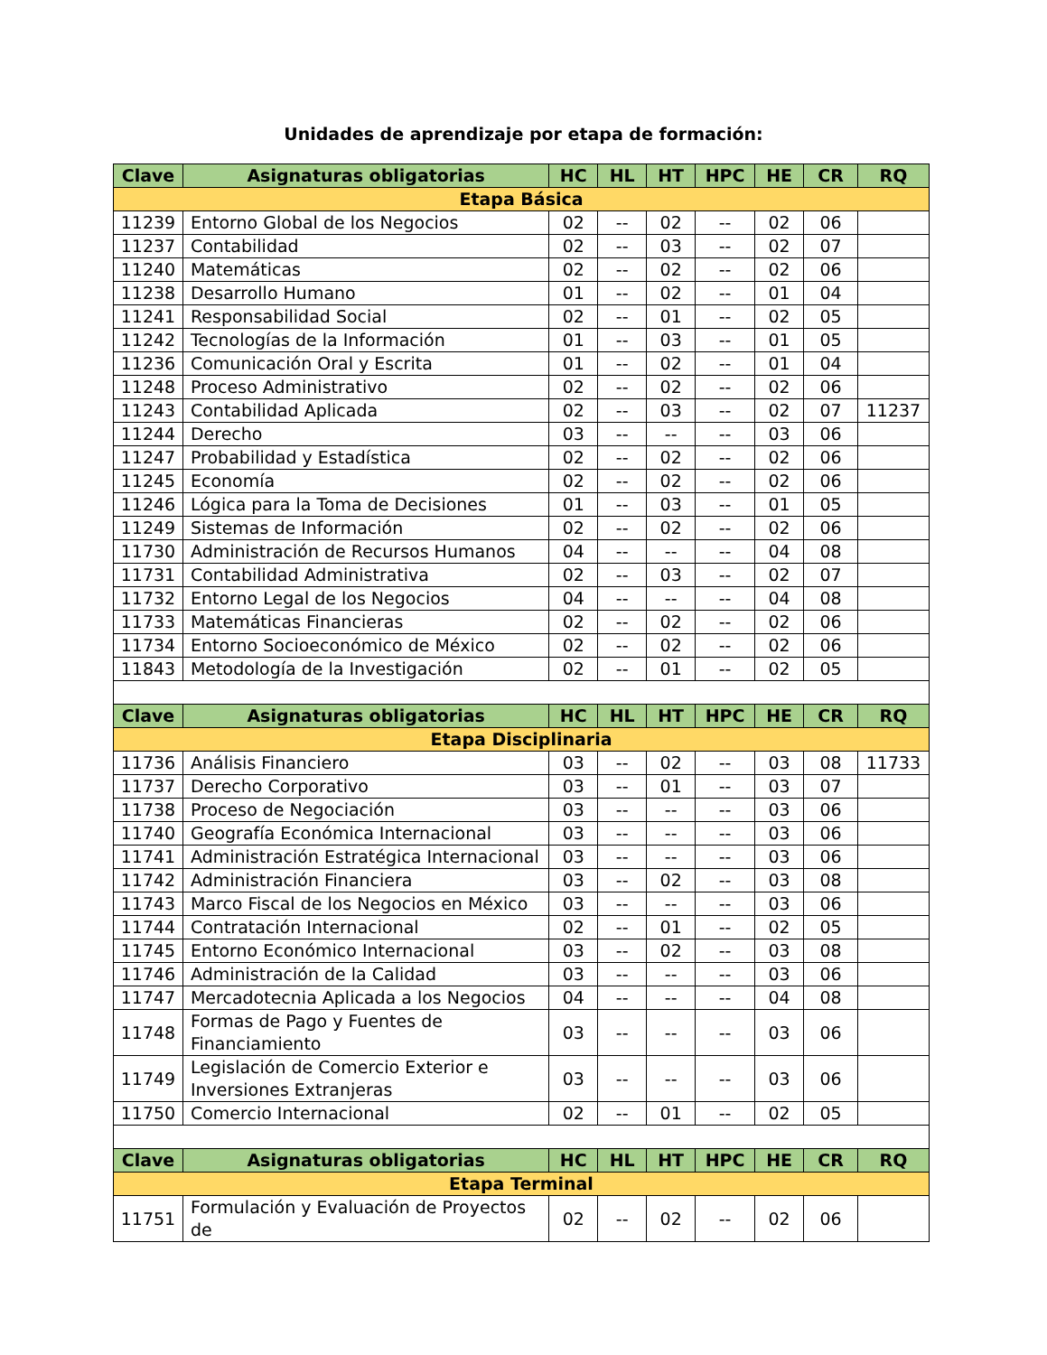Unidades de aprendizaje por etapa de formación:
| Clave | Asignaturas obligatorias | HC | HL | HT | HPC | HE | CR | RQ |
| --- | --- | --- | --- | --- | --- | --- | --- | --- |
| Etapa Básica | | | | | | | | |
| 11239 | Entorno Global de los Negocios | 02 | -- | 02 | -- | 02 | 06 | |
| 11237 | Contabilidad | 02 | -- | 03 | -- | 02 | 07 | |
| 11240 | Matemáticas | 02 | -- | 02 | -- | 02 | 06 | |
| 11238 | Desarrollo Humano | 01 | -- | 02 | -- | 01 | 04 | |
| 11241 | Responsabilidad Social | 02 | -- | 01 | -- | 02 | 05 | |
| 11242 | Tecnologías de la Información | 01 | -- | 03 | -- | 01 | 05 | |
| 11236 | Comunicación Oral y Escrita | 01 | -- | 02 | -- | 01 | 04 | |
| 11248 | Proceso Administrativo | 02 | -- | 02 | -- | 02 | 06 | |
| 11243 | Contabilidad Aplicada | 02 | -- | 03 | -- | 02 | 07 | 11237 |
| 11244 | Derecho | 03 | -- | -- | -- | 03 | 06 | |
| 11247 | Probabilidad y Estadística | 02 | -- | 02 | -- | 02 | 06 | |
| 11245 | Economía | 02 | -- | 02 | -- | 02 | 06 | |
| 11246 | Lógica para la Toma de Decisiones | 01 | -- | 03 | -- | 01 | 05 | |
| 11249 | Sistemas de Información | 02 | -- | 02 | -- | 02 | 06 | |
| 11730 | Administración de Recursos Humanos | 04 | -- | -- | -- | 04 | 08 | |
| 11731 | Contabilidad Administrativa | 02 | -- | 03 | -- | 02 | 07 | |
| 11732 | Entorno Legal de los Negocios | 04 | -- | -- | -- | 04 | 08 | |
| 11733 | Matemáticas Financieras | 02 | -- | 02 | -- | 02 | 06 | |
| 11734 | Entorno Socioeconómico de México | 02 | -- | 02 | -- | 02 | 06 | |
| 11843 | Metodología de la Investigación | 02 | -- | 01 | -- | 02 | 05 | |
| Clave | Asignaturas obligatorias | HC | HL | HT | HPC | HE | CR | RQ |
| Etapa Disciplinaria | | | | | | | | |
| 11736 | Análisis Financiero | 03 | -- | 02 | -- | 03 | 08 | 11733 |
| 11737 | Derecho Corporativo | 03 | -- | 01 | -- | 03 | 07 | |
| 11738 | Proceso de Negociación | 03 | -- | -- | -- | 03 | 06 | |
| 11740 | Geografía Económica Internacional | 03 | -- | -- | -- | 03 | 06 | |
| 11741 | Administración Estratégica Internacional | 03 | -- | -- | -- | 03 | 06 | |
| 11742 | Administración Financiera | 03 | -- | 02 | -- | 03 | 08 | |
| 11743 | Marco Fiscal de los Negocios en México | 03 | -- | -- | -- | 03 | 06 | |
| 11744 | Contratación Internacional | 02 | -- | 01 | -- | 02 | 05 | |
| 11745 | Entorno Económico Internacional | 03 | -- | 02 | -- | 03 | 08 | |
| 11746 | Administración de la Calidad | 03 | -- | -- | -- | 03 | 06 | |
| 11747 | Mercadotecnia Aplicada a los Negocios | 04 | -- | -- | -- | 04 | 08 | |
| 11748 | Formas de Pago y Fuentes de Financiamiento | 03 | -- | -- | -- | 03 | 06 | |
| 11749 | Legislación de Comercio Exterior e Inversiones Extranjeras | 03 | -- | -- | -- | 03 | 06 | |
| 11750 | Comercio Internacional | 02 | -- | 01 | -- | 02 | 05 | |
| Clave | Asignaturas obligatorias | HC | HL | HT | HPC | HE | CR | RQ |
| Etapa Terminal | | | | | | | | |
| 11751 | Formulación y Evaluación de Proyectos de | 02 | -- | 02 | -- | 02 | 06 | |